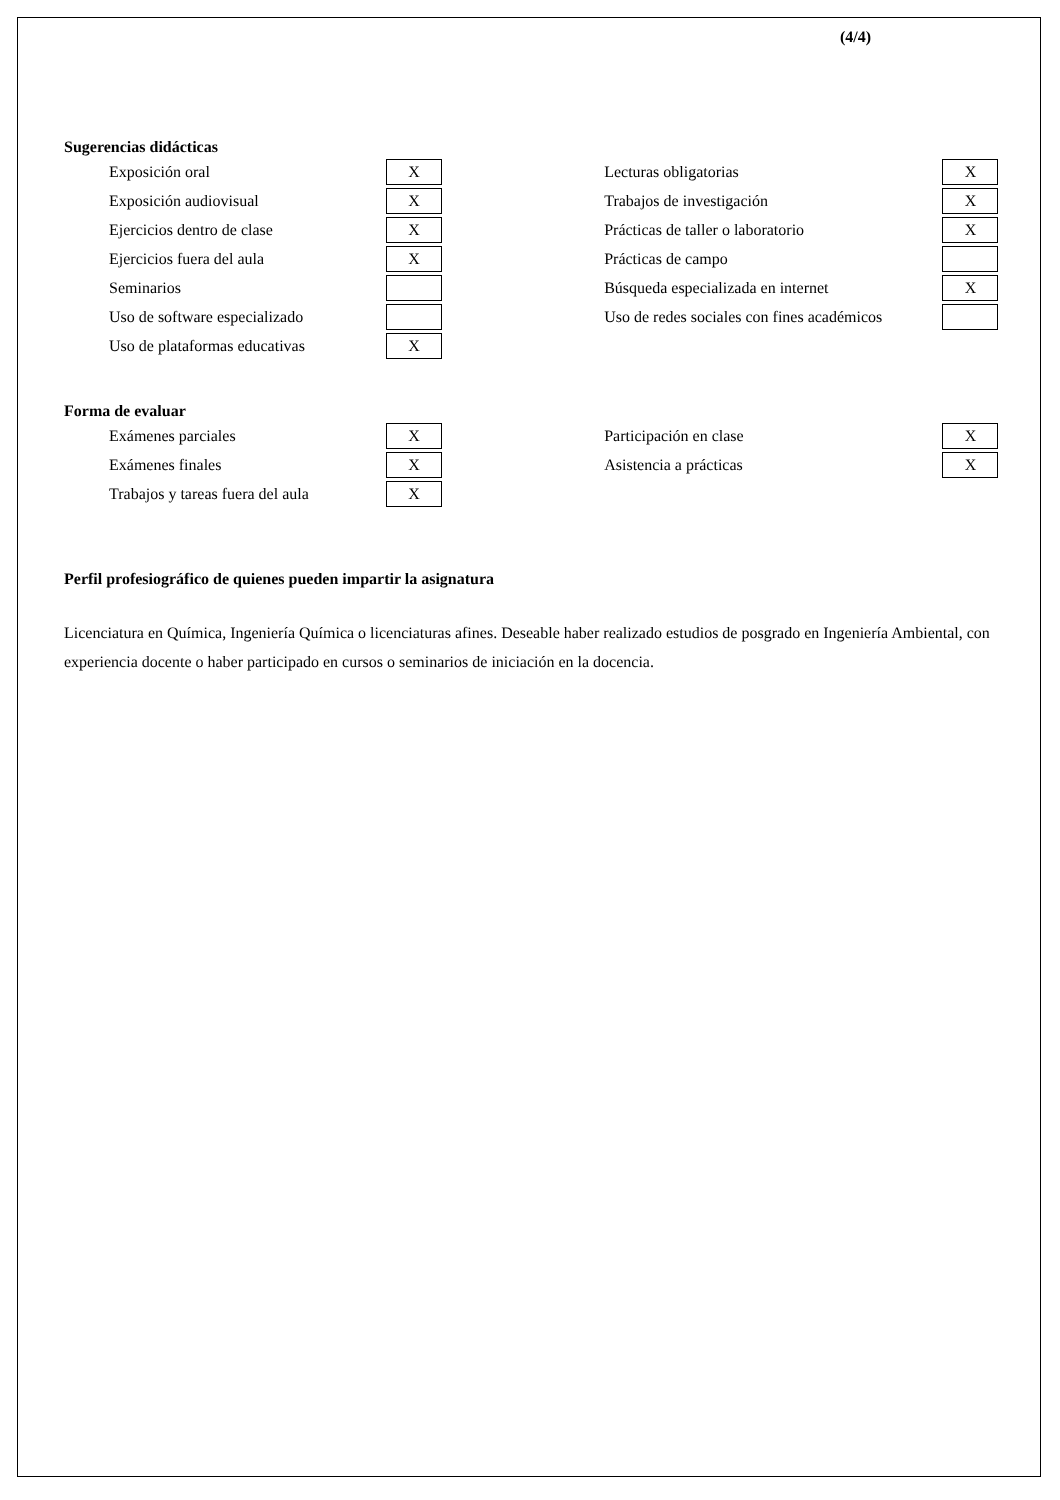(4/4)
Sugerencias didácticas
| Exposición oral | X | | Lecturas obligatorias | X |
| Exposición audiovisual | X | | Trabajos de investigación | X |
| Ejercicios dentro de clase | X | | Prácticas de taller o laboratorio | X |
| Ejercicios fuera del aula | X | | Prácticas de campo | |
| Seminarios | | | Búsqueda especializada en internet | X |
| Uso de software especializado | | | Uso de redes sociales con fines académicos | |
| Uso de plataformas educativas | X | | | |
Forma de evaluar
| Exámenes parciales | X | | Participación en clase | X |
| Exámenes finales | X | | Asistencia a prácticas | X |
| Trabajos y tareas fuera del aula | X | | | |
Perfil profesiográfico de quienes pueden impartir la asignatura
Licenciatura en Química, Ingeniería Química o licenciaturas afines. Deseable haber realizado estudios de posgrado en Ingeniería Ambiental, con experiencia docente o haber participado en cursos o seminarios de iniciación en la docencia.